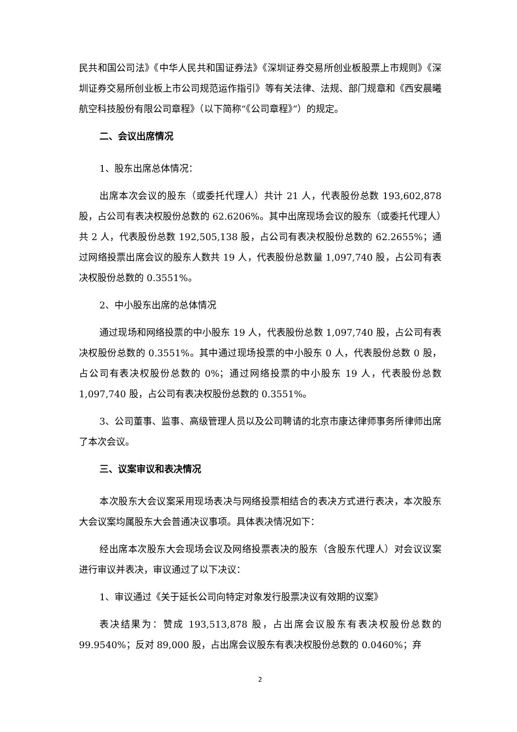民共和国公司法》《中华人民共和国证券法》《深圳证券交易所创业板股票上市规则》《深圳证券交易所创业板上市公司规范运作指引》等有关法律、法规、部门规章和《西安晨曦航空科技股份有限公司章程》（以下简称“《公司章程》”）的规定。
二、会议出席情况
1、股东出席总体情况：
出席本次会议的股东（或委托代理人）共计 21 人，代表股份总数 193,602,878 股，占公司有表决权股份总数的 62.6206%。其中出席现场会议的股东（或委托代理人）共 2 人，代表股份总数 192,505,138 股，占公司有表决权股份总数的 62.2655%；通过网络投票出席会议的股东人数共 19 人，代表股份总数量 1,097,740 股，占公司有表决权股份总数的 0.3551%。
2、中小股东出席的总体情况
通过现场和网络投票的中小股东 19 人，代表股份总数 1,097,740 股，占公司有表决权股份总数的 0.3551%。其中通过现场投票的中小股东 0 人，代表股份总数 0 股，占公司有表决权股份总数的 0%；通过网络投票的中小股东 19 人，代表股份总数 1,097,740 股，占公司有表决权股份总数的 0.3551%。
3、公司董事、监事、高级管理人员以及公司聘请的北京市康达律师事务所律师出席了本次会议。
三、议案审议和表决情况
本次股东大会议案采用现场表决与网络投票相结合的表决方式进行表决，本次股东大会议案均属股东大会普通决议事项。具体表决情况如下：
经出席本次股东大会现场会议及网络投票表决的股东（含股东代理人）对会议议案进行审议并表决，审议通过了以下决议：
1、审议通过《关于延长公司向特定对象发行股票决议有效期的议案》
表决结果为：赞成 193,513,878 股，占出席会议股东有表决权股份总数的 99.9540%；反对 89,000 股，占出席会议股东有表决权股份总数的 0.0460%；弃
2